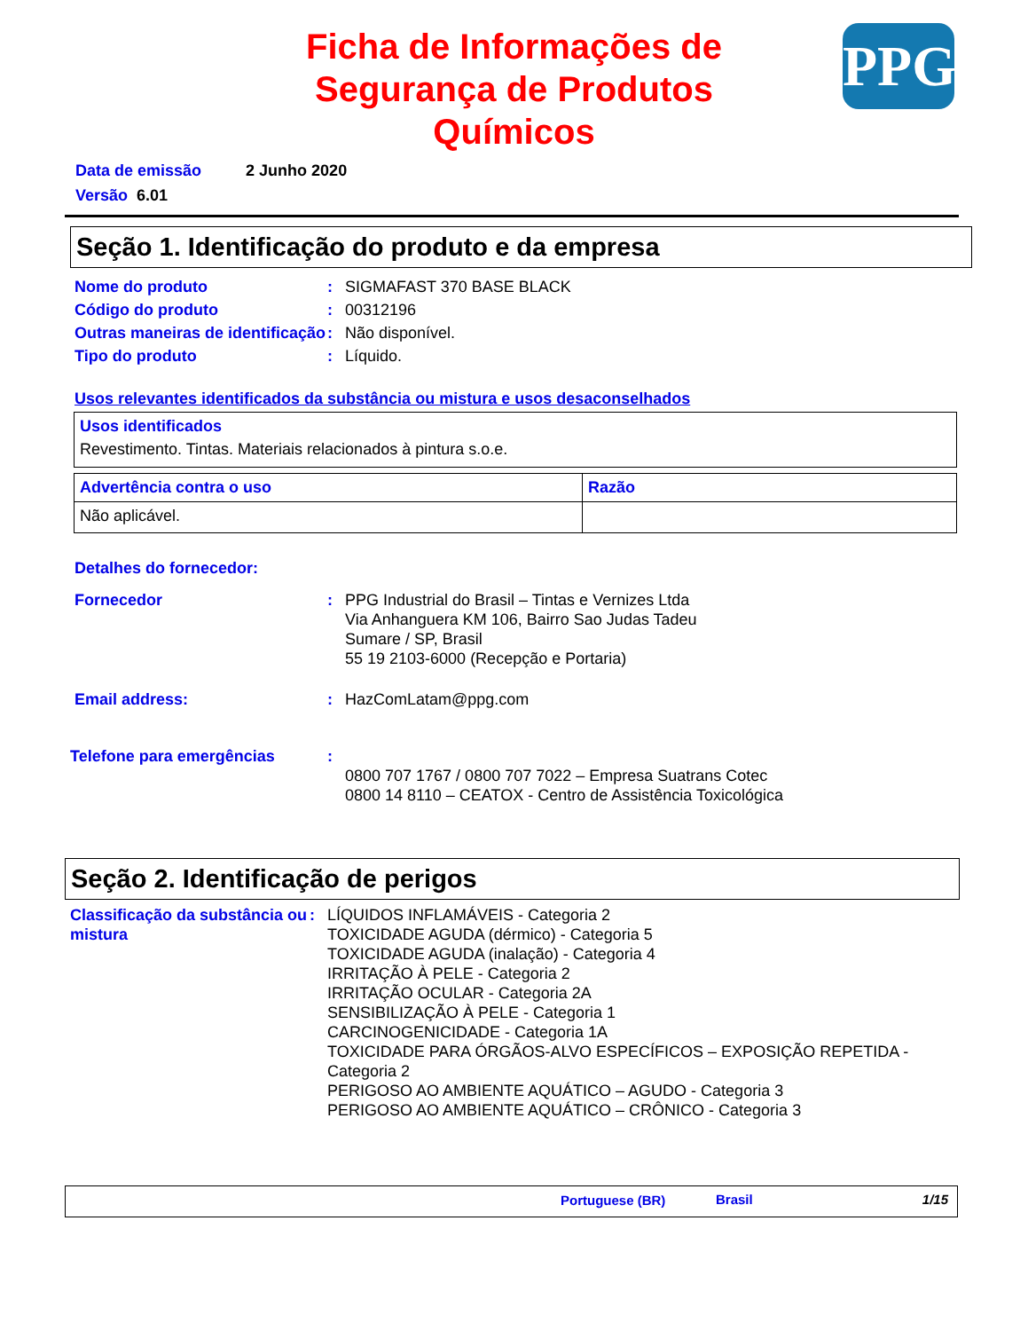PPG
Ficha de Informações de
Segurança de Produtos
Químicos
Data de emissão 2 Junho 2020
Versão 6.01
Seção 1. Identificação do produto e da empresa
Nome do produto : SIGMAFAST 370 BASE BLACK
Código do produto : 00312196
Outras maneiras de identificação
: Não disponível.
Tipo do produto : Líquido.
Usos relevantes identificados da substância ou mistura e usos desaconselhados
| Usos identificados Revestimento. Tintas. Materiais relacionados à pintura s.o.e. |
| Advertência contra o uso | Razão |
| Não aplicável. | |
Detalhes do fornecedor:
Fornecedor : PPG Industrial do Brasil – Tintas e Vernizes Ltda
Via Anhanguera KM 106, Bairro Sao Judas Tadeu
Sumare / SP, Brasil
55 19 2103-6000 (Recepção e Portaria)
Email address: : HazComLatam@ppg.com
Telefone para emergências :
0800 707 1767 / 0800 707 7022 – Empresa Suatrans Cotec
0800 14 8110 – CEATOX - Centro de Assistência Toxicológica
Seção 2. Identificação de perigos
Classificação da substância ou mistura
: LÍQUIDOS INFLAMÁVEIS - Categoria 2
TOXICIDADE AGUDA (dérmico) - Categoria 5
TOXICIDADE AGUDA (inalação) - Categoria 4
IRRITAÇÃO À PELE - Categoria 2
IRRITAÇÃO OCULAR - Categoria 2A
SENSIBILIZAÇÃO À PELE - Categoria 1
CARCINOGENICIDADE - Categoria 1A
TOXICIDADE PARA ÓRGÃOS-ALVO ESPECÍFICOS – EXPOSIÇÃO REPETIDA - Categoria 2
PERIGOSO AO AMBIENTE AQUÁTICO – AGUDO - Categoria 3
PERIGOSO AO AMBIENTE AQUÁTICO – CRÔNICO - Categoria 3
Portuguese (BR) Brasil 1/15